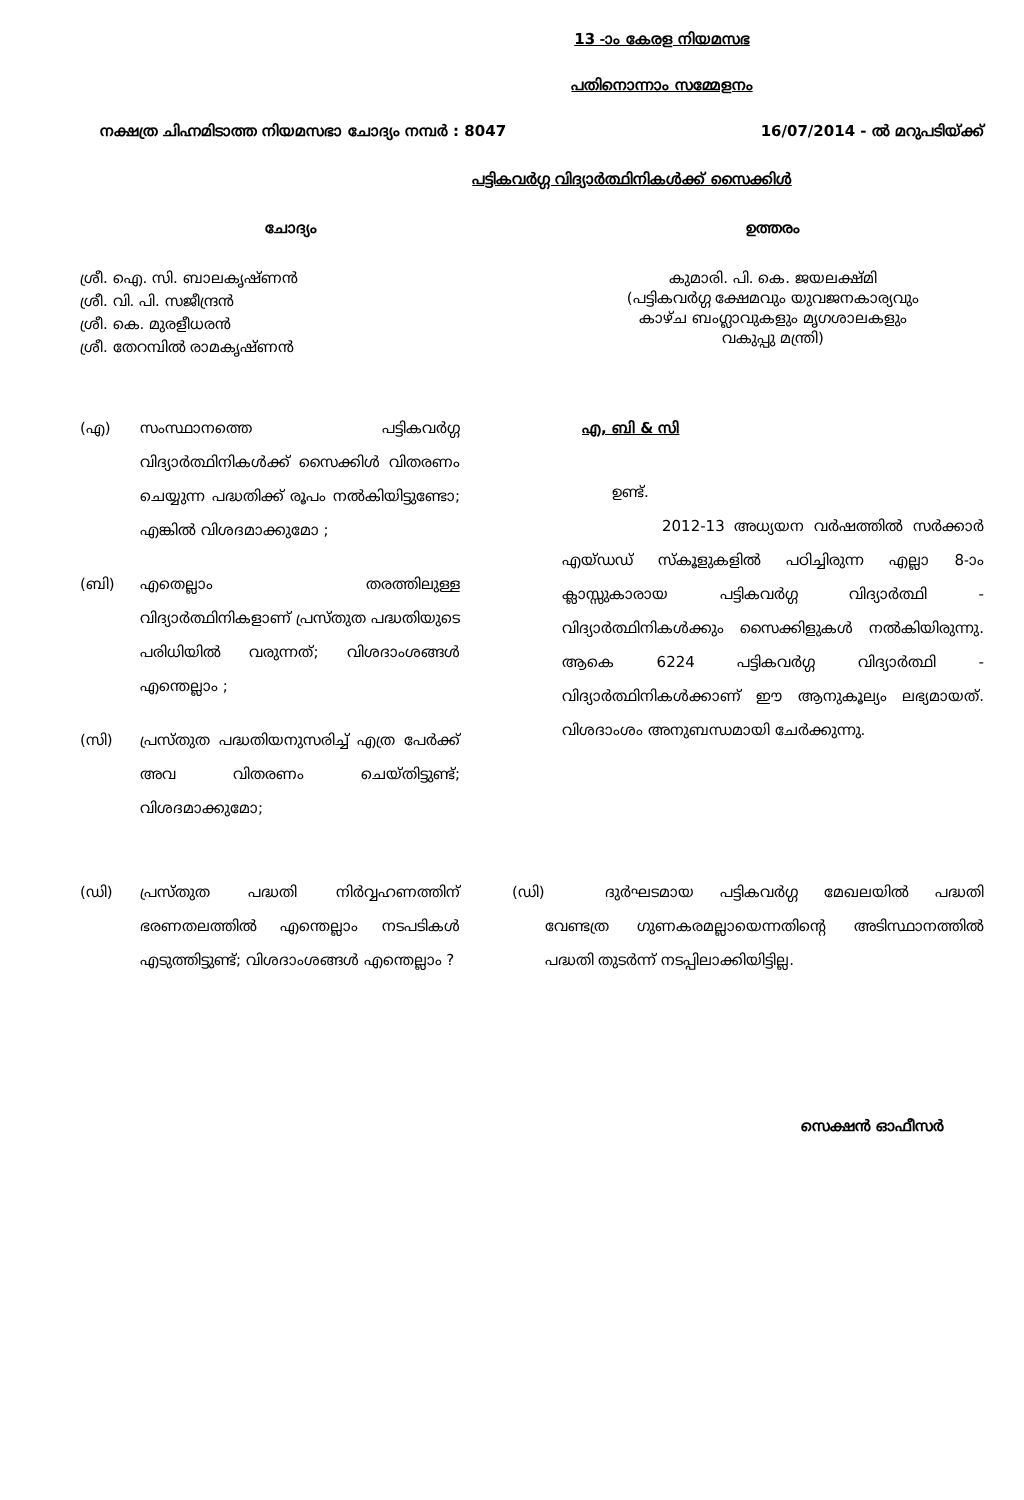13 -ാം കേരള നിയമസഭ
പതിനൊന്നാം സമ്മേളനം
നക്ഷത്ര ചിഹ്നമിടാത്ത നിയമസഭാ ചോദ്യം നമ്പർ : 8047 16/07/2014 - ൽ മറുപടിയ്ക്ക്
പട്ടികവർഗ്ഗ വിദ്യാർത്ഥിനികൾക്ക് സൈക്കിൾ
ചോദ്യം
ശ്രീ. ഐ. സി. ബാലകൃഷ്ണൻ
ശ്രീ. വി. പി. സജീന്ദ്രൻ
ശ്രീ. കെ. മുരളീധരൻ
ശ്രീ. തേറമ്പിൽ രാമകൃഷ്ണൻ
ഉത്തരം
കുമാരി. പി. കെ. ജയലക്ഷ്മി
(പട്ടികവർഗ്ഗ ക്ഷേമവും യുവജനകാര്യവും
കാഴ്ച ബംഗ്ലാവുകളും മൃഗശാലകളും
വകുപ്പു മന്ത്രി)
(എ) സംസ്ഥാനത്തെ പട്ടികവർഗ്ഗ വിദ്യാർത്ഥിനികൾക്ക് സൈക്കിൾ വിതരണം ചെയ്യുന്ന പദ്ധതിക്ക് രൂപം നൽകിയിട്ടുണ്ടോ; എങ്കിൽ വിശദമാക്കുമോ ;
(ബി) എതെല്ലാം തരത്തിലുള്ള വിദ്യാർത്ഥിനികളാണ് പ്രസ്തുത പദ്ധതിയുടെ പരിധിയിൽ വരുന്നത്; വിശദാംശങ്ങൾ എന്തെല്ലാം ;
(സി) പ്രസ്തുത പദ്ധതിയനുസരിച്ച് എത്ര പേർക്ക് അവ വിതരണം ചെയ്തിട്ടുണ്ട്; വിശദമാക്കുമോ;
എ, ബി & സി
ഉണ്ട്.
2012-13 അധ്യയന വർഷത്തിൽ സർക്കാർ എയ്ഡഡ് സ്കൂളുകളിൽ പഠിച്ചിരുന്ന എല്ലാ 8-ാം ക്ലാസ്സുകാരായ പട്ടികവർഗ്ഗ വിദ്യാർത്ഥി - വിദ്യാർത്ഥിനികൾക്കും സൈക്കിളുകൾ നൽകിയിരുന്നു. ആകെ 6224 പട്ടികവർഗ്ഗ വിദ്യാർത്ഥി - വിദ്യാർത്ഥിനികൾക്കാണ് ഈ ആനുകൂല്യം ലഭ്യമായത്. വിശദാംശം അനുബന്ധമായി ചേർക്കുന്നു.
(ഡി) പ്രസ്തുത പദ്ധതി നിർവ്വഹണത്തിന് ഭരണതലത്തിൽ എന്തെല്ലാം നടപടികൾ എടുത്തിട്ടുണ്ട്; വിശദാംശങ്ങൾ എന്തെല്ലാം ?
(ഡി) ദുർഘടമായ പട്ടികവർഗ്ഗ മേഖലയിൽ പദ്ധതി വേണ്ടത്ര ഗുണകരമല്ലായെന്നതിന്റെ അടിസ്ഥാനത്തിൽ പദ്ധതി തുടർന്ന് നടപ്പിലാക്കിയിട്ടില്ല.
സെക്ഷൻ ഓഫീസർ